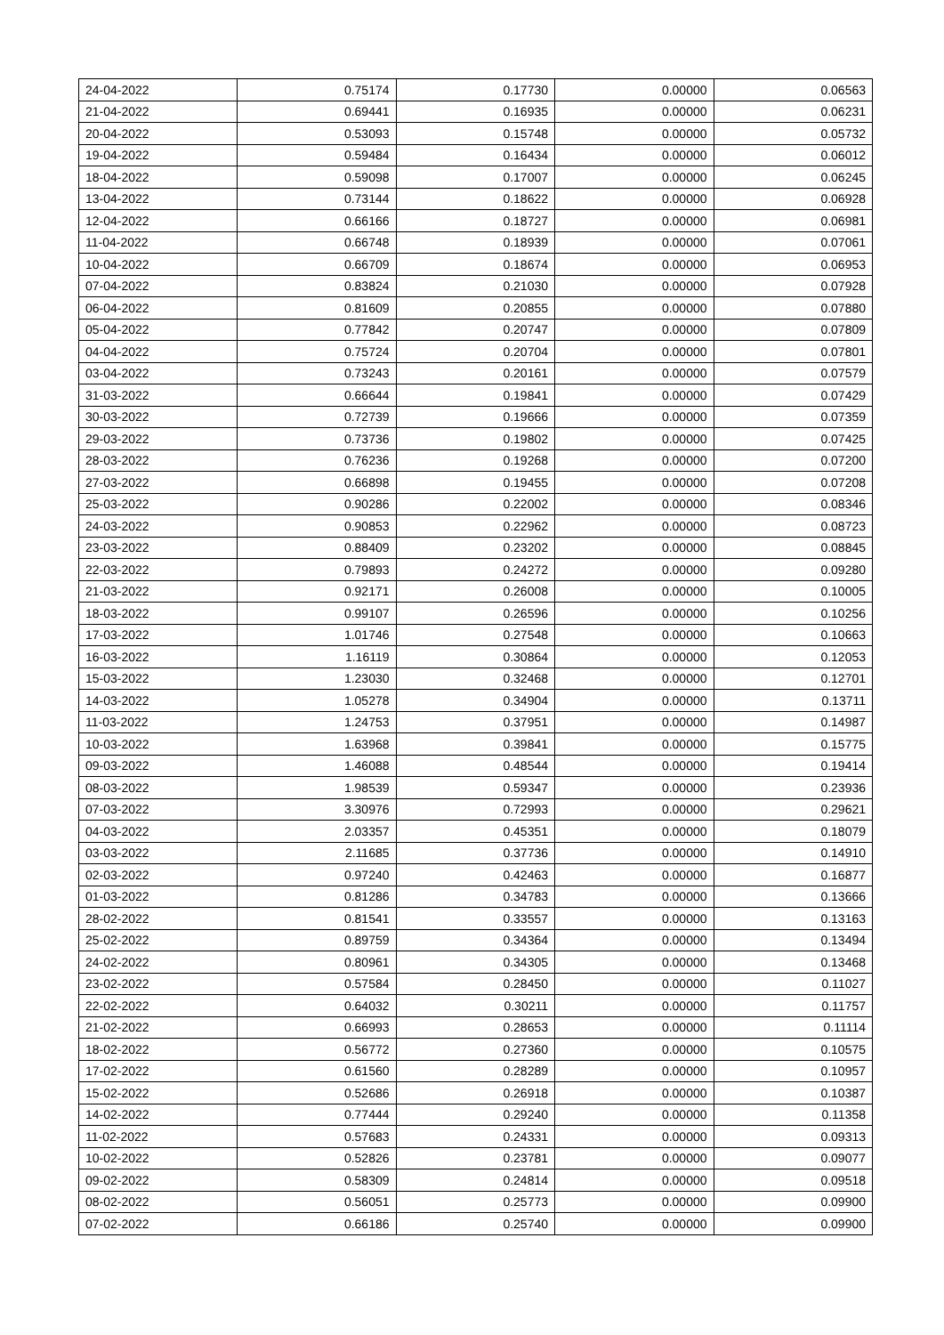| 24-04-2022 | 0.75174 | 0.17730 | 0.00000 | 0.06563 |
| 21-04-2022 | 0.69441 | 0.16935 | 0.00000 | 0.06231 |
| 20-04-2022 | 0.53093 | 0.15748 | 0.00000 | 0.05732 |
| 19-04-2022 | 0.59484 | 0.16434 | 0.00000 | 0.06012 |
| 18-04-2022 | 0.59098 | 0.17007 | 0.00000 | 0.06245 |
| 13-04-2022 | 0.73144 | 0.18622 | 0.00000 | 0.06928 |
| 12-04-2022 | 0.66166 | 0.18727 | 0.00000 | 0.06981 |
| 11-04-2022 | 0.66748 | 0.18939 | 0.00000 | 0.07061 |
| 10-04-2022 | 0.66709 | 0.18674 | 0.00000 | 0.06953 |
| 07-04-2022 | 0.83824 | 0.21030 | 0.00000 | 0.07928 |
| 06-04-2022 | 0.81609 | 0.20855 | 0.00000 | 0.07880 |
| 05-04-2022 | 0.77842 | 0.20747 | 0.00000 | 0.07809 |
| 04-04-2022 | 0.75724 | 0.20704 | 0.00000 | 0.07801 |
| 03-04-2022 | 0.73243 | 0.20161 | 0.00000 | 0.07579 |
| 31-03-2022 | 0.66644 | 0.19841 | 0.00000 | 0.07429 |
| 30-03-2022 | 0.72739 | 0.19666 | 0.00000 | 0.07359 |
| 29-03-2022 | 0.73736 | 0.19802 | 0.00000 | 0.07425 |
| 28-03-2022 | 0.76236 | 0.19268 | 0.00000 | 0.07200 |
| 27-03-2022 | 0.66898 | 0.19455 | 0.00000 | 0.07208 |
| 25-03-2022 | 0.90286 | 0.22002 | 0.00000 | 0.08346 |
| 24-03-2022 | 0.90853 | 0.22962 | 0.00000 | 0.08723 |
| 23-03-2022 | 0.88409 | 0.23202 | 0.00000 | 0.08845 |
| 22-03-2022 | 0.79893 | 0.24272 | 0.00000 | 0.09280 |
| 21-03-2022 | 0.92171 | 0.26008 | 0.00000 | 0.10005 |
| 18-03-2022 | 0.99107 | 0.26596 | 0.00000 | 0.10256 |
| 17-03-2022 | 1.01746 | 0.27548 | 0.00000 | 0.10663 |
| 16-03-2022 | 1.16119 | 0.30864 | 0.00000 | 0.12053 |
| 15-03-2022 | 1.23030 | 0.32468 | 0.00000 | 0.12701 |
| 14-03-2022 | 1.05278 | 0.34904 | 0.00000 | 0.13711 |
| 11-03-2022 | 1.24753 | 0.37951 | 0.00000 | 0.14987 |
| 10-03-2022 | 1.63968 | 0.39841 | 0.00000 | 0.15775 |
| 09-03-2022 | 1.46088 | 0.48544 | 0.00000 | 0.19414 |
| 08-03-2022 | 1.98539 | 0.59347 | 0.00000 | 0.23936 |
| 07-03-2022 | 3.30976 | 0.72993 | 0.00000 | 0.29621 |
| 04-03-2022 | 2.03357 | 0.45351 | 0.00000 | 0.18079 |
| 03-03-2022 | 2.11685 | 0.37736 | 0.00000 | 0.14910 |
| 02-03-2022 | 0.97240 | 0.42463 | 0.00000 | 0.16877 |
| 01-03-2022 | 0.81286 | 0.34783 | 0.00000 | 0.13666 |
| 28-02-2022 | 0.81541 | 0.33557 | 0.00000 | 0.13163 |
| 25-02-2022 | 0.89759 | 0.34364 | 0.00000 | 0.13494 |
| 24-02-2022 | 0.80961 | 0.34305 | 0.00000 | 0.13468 |
| 23-02-2022 | 0.57584 | 0.28450 | 0.00000 | 0.11027 |
| 22-02-2022 | 0.64032 | 0.30211 | 0.00000 | 0.11757 |
| 21-02-2022 | 0.66993 | 0.28653 | 0.00000 | 0.11114 |
| 18-02-2022 | 0.56772 | 0.27360 | 0.00000 | 0.10575 |
| 17-02-2022 | 0.61560 | 0.28289 | 0.00000 | 0.10957 |
| 15-02-2022 | 0.52686 | 0.26918 | 0.00000 | 0.10387 |
| 14-02-2022 | 0.77444 | 0.29240 | 0.00000 | 0.11358 |
| 11-02-2022 | 0.57683 | 0.24331 | 0.00000 | 0.09313 |
| 10-02-2022 | 0.52826 | 0.23781 | 0.00000 | 0.09077 |
| 09-02-2022 | 0.58309 | 0.24814 | 0.00000 | 0.09518 |
| 08-02-2022 | 0.56051 | 0.25773 | 0.00000 | 0.09900 |
| 07-02-2022 | 0.66186 | 0.25740 | 0.00000 | 0.09900 |